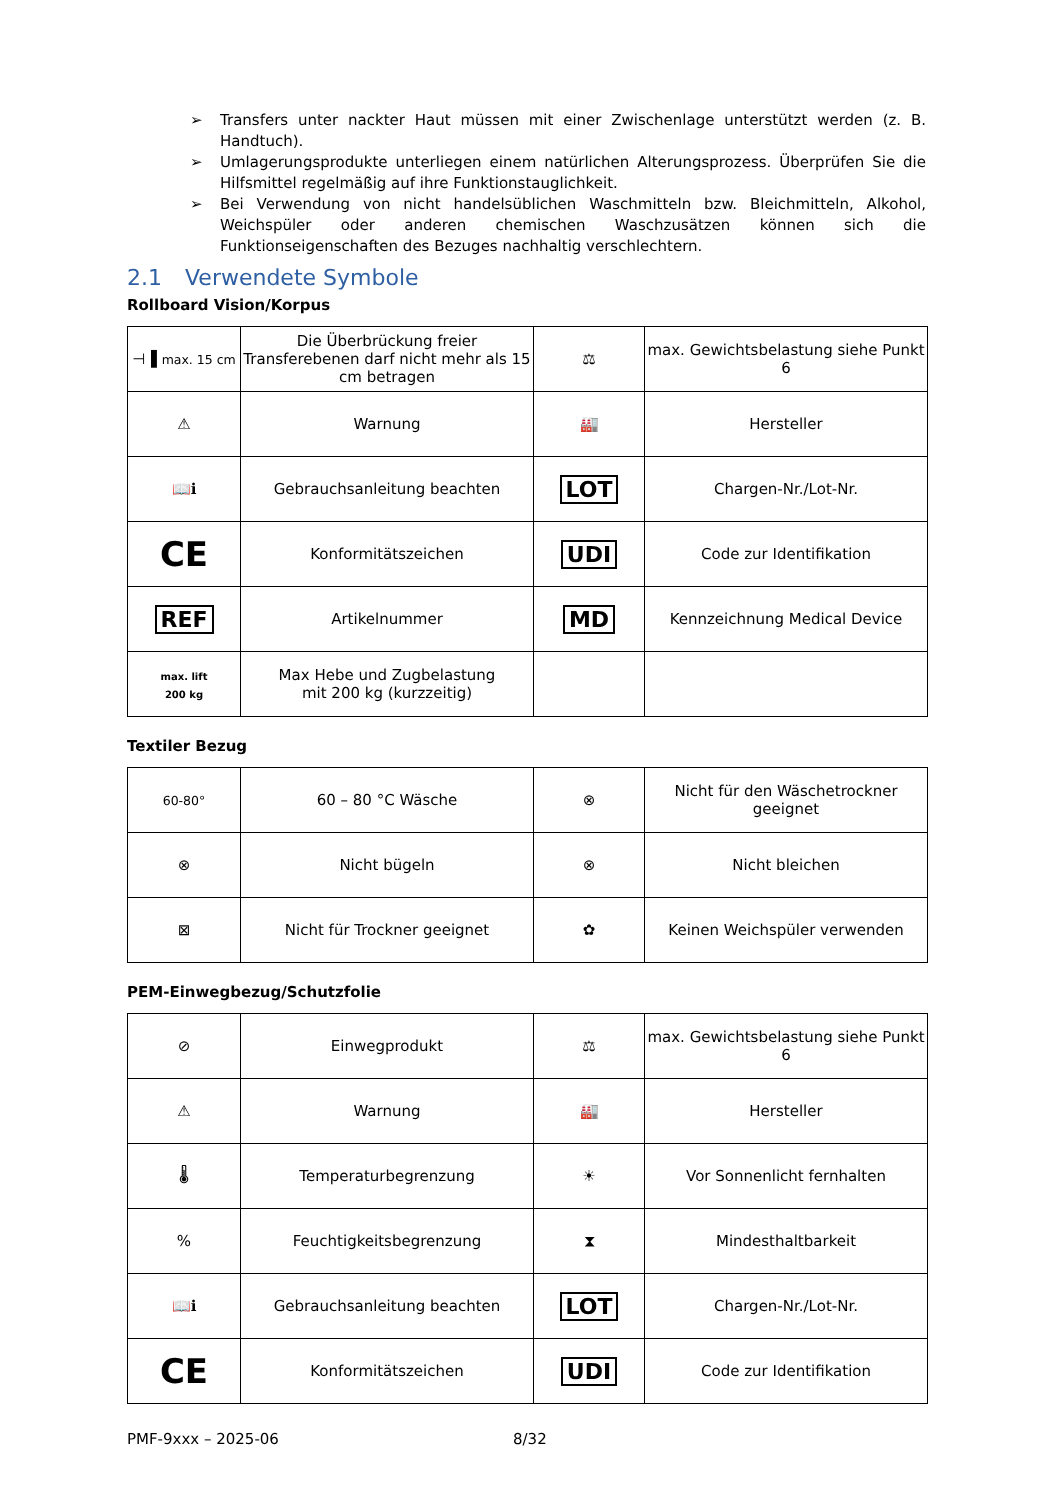➢ Transfers unter nackter Haut müssen mit einer Zwischenlage unterstützt werden (z. B. Handtuch).
➢ Umlagerungsprodukte unterliegen einem natürlichen Alterungsprozess. Überprüfen Sie die Hilfsmittel regelmäßig auf ihre Funktionstauglichkeit.
➢ Bei Verwendung von nicht handelsüblichen Waschmitteln bzw. Bleichmitteln, Alkohol, Weichspüler oder anderen chemischen Waschzusätzen können sich die Funktionseigenschaften des Bezuges nachhaltig verschlechtern.
2.1 Verwendete Symbole
Rollboard Vision/Korpus
| ⊣▐ max. 15 cm | Die Überbrückung freier Transferebenen darf nicht mehr als 15 cm betragen | ⚖ | max. Gewichtsbelastung siehe Punkt 6 |
| ⚠ | Warnung | 🏭 | Hersteller |
| 📖ℹ | Gebrauchsanleitung beachten | LOT | Chargen-Nr./Lot-Nr. |
| CE | Konformitätszeichen | UDI | Code zur Identifikation |
| REF | Artikelnummer | MD | Kennzeichnung Medical Device |
| max. lift 200 kg | Max Hebe und Zugbelastung mit 200 kg (kurzzeitig) | | |
Textiler Bezug
| 60-80° | 60 – 80 °C Wäsche | ⊗ | Nicht für den Wäschetrockner geeignet |
| ⊗ | Nicht bügeln | ⊗ | Nicht bleichen |
| ⊠ | Nicht für Trockner geeignet | ✿ | Keinen Weichspüler verwenden |
PEM-Einwegbezug/Schutzfolie
| ⊘ | Einwegprodukt | ⚖ | max. Gewichtsbelastung siehe Punkt 6 |
| ⚠ | Warnung | 🏭 | Hersteller |
| 🌡 | Temperaturbegrenzung | ☀ | Vor Sonnenlicht fernhalten |
| % | Feuchtigkeitsbegrenzung | ⧗ | Mindesthaltbarkeit |
| 📖ℹ | Gebrauchsanleitung beachten | LOT | Chargen-Nr./Lot-Nr. |
| CE | Konformitätszeichen | UDI | Code zur Identifikation |
PMF-9xxx – 2025-06 8/32